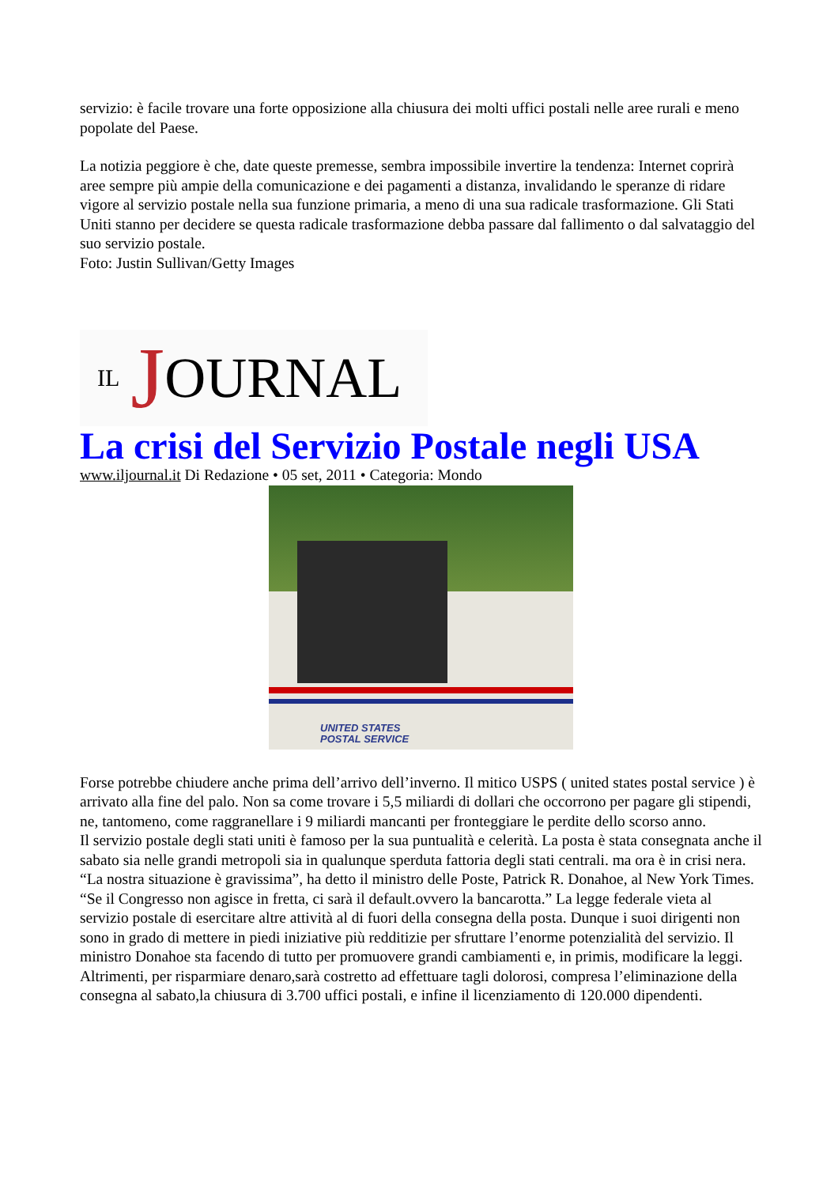servizio: è facile trovare una forte opposizione alla chiusura dei molti uffici postali nelle aree rurali e meno popolate del Paese.
La notizia peggiore è che, date queste premesse, sembra impossibile invertire la tendenza: Internet coprirà aree sempre più ampie della comunicazione e dei pagamenti a distanza, invalidando le speranze di ridare vigore al servizio postale nella sua funzione primaria, a meno di una sua radicale trasformazione. Gli Stati Uniti stanno per decidere se questa radicale trasformazione debba passare dal fallimento o dal salvataggio del suo servizio postale.
Foto: Justin Sullivan/Getty Images
IL J OURNAL
La crisi del Servizio Postale negli USA
www.iljournal.it Di Redazione • 05 set, 2011 • Categoria: Mondo
UNITED STATES
POSTAL SERVICE
Forse potrebbe chiudere anche prima dell’arrivo dell’inverno. Il mitico USPS ( united states postal service ) è arrivato alla fine del palo. Non sa come trovare i 5,5 miliardi di dollari che occorrono per pagare gli stipendi, ne, tantomeno, come raggranellare i 9 miliardi mancanti per fronteggiare le perdite dello scorso anno.
Il servizio postale degli stati uniti è famoso per la sua puntualità e celerità. La posta è stata consegnata anche il sabato sia nelle grandi metropoli sia in qualunque sperduta fattoria degli stati centrali. ma ora è in crisi nera.
“La nostra situazione è gravissima”, ha detto il ministro delle Poste, Patrick R. Donahoe, al New York Times. “Se il Congresso non agisce in fretta, ci sarà il default.ovvero la bancarotta.” La legge federale vieta al servizio postale di esercitare altre attività al di fuori della consegna della posta. Dunque i suoi dirigenti non sono in grado di mettere in piedi iniziative più redditizie per sfruttare l’enorme potenzialità del servizio. Il ministro Donahoe sta facendo di tutto per promuovere grandi cambiamenti e, in primis, modificare la leggi. Altrimenti, per risparmiare denaro,sarà costretto ad effettuare tagli dolorosi, compresa l’eliminazione della consegna al sabato,la chiusura di 3.700 uffici postali, e infine il licenziamento di 120.000 dipendenti.